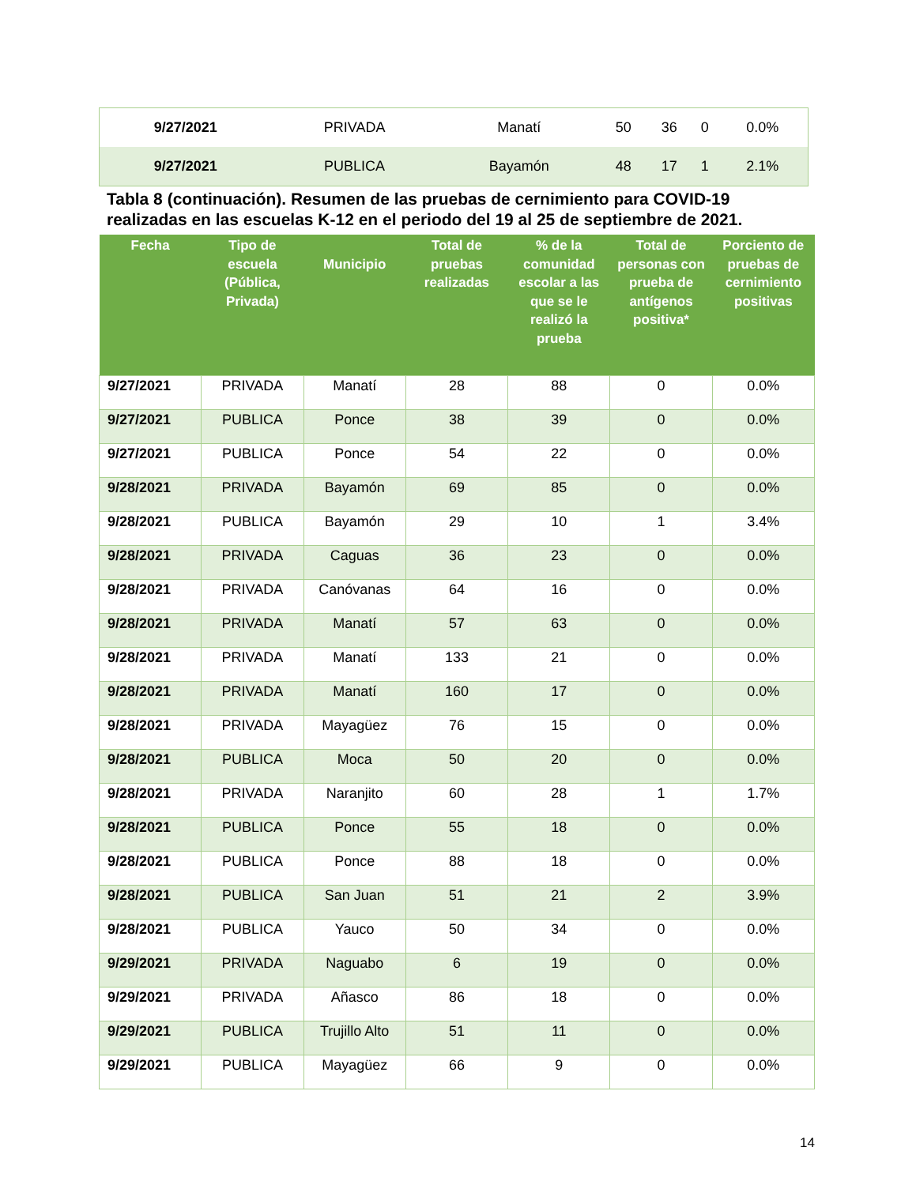| 9/27/2021 | PRIVADA | Manatí | 50 | 36 | 0 | 0.0% |
| 9/27/2021 | PUBLICA | Bayamón | 48 | 17 | 1 | 2.1% |
Tabla 8 (continuación). Resumen de las pruebas de cernimiento para COVID-19 realizadas en las escuelas K-12 en el periodo del 19 al 25 de septiembre de 2021.
| Fecha | Tipo de escuela (Pública, Privada) | Municipio | Total de pruebas realizadas | % de la comunidad escolar a las que se le realizó la prueba | Total de personas con prueba de antígenos positiva* | Porciento de pruebas de cernimiento positivas |
| --- | --- | --- | --- | --- | --- | --- |
| 9/27/2021 | PRIVADA | Manatí | 28 | 88 | 0 | 0.0% |
| 9/27/2021 | PUBLICA | Ponce | 38 | 39 | 0 | 0.0% |
| 9/27/2021 | PUBLICA | Ponce | 54 | 22 | 0 | 0.0% |
| 9/28/2021 | PRIVADA | Bayamón | 69 | 85 | 0 | 0.0% |
| 9/28/2021 | PUBLICA | Bayamón | 29 | 10 | 1 | 3.4% |
| 9/28/2021 | PRIVADA | Caguas | 36 | 23 | 0 | 0.0% |
| 9/28/2021 | PRIVADA | Canóvanas | 64 | 16 | 0 | 0.0% |
| 9/28/2021 | PRIVADA | Manatí | 57 | 63 | 0 | 0.0% |
| 9/28/2021 | PRIVADA | Manatí | 133 | 21 | 0 | 0.0% |
| 9/28/2021 | PRIVADA | Manatí | 160 | 17 | 0 | 0.0% |
| 9/28/2021 | PRIVADA | Mayagüez | 76 | 15 | 0 | 0.0% |
| 9/28/2021 | PUBLICA | Moca | 50 | 20 | 0 | 0.0% |
| 9/28/2021 | PRIVADA | Naranjito | 60 | 28 | 1 | 1.7% |
| 9/28/2021 | PUBLICA | Ponce | 55 | 18 | 0 | 0.0% |
| 9/28/2021 | PUBLICA | Ponce | 88 | 18 | 0 | 0.0% |
| 9/28/2021 | PUBLICA | San Juan | 51 | 21 | 2 | 3.9% |
| 9/28/2021 | PUBLICA | Yauco | 50 | 34 | 0 | 0.0% |
| 9/29/2021 | PRIVADA | Naguabo | 6 | 19 | 0 | 0.0% |
| 9/29/2021 | PRIVADA | Añasco | 86 | 18 | 0 | 0.0% |
| 9/29/2021 | PUBLICA | Trujillo Alto | 51 | 11 | 0 | 0.0% |
| 9/29/2021 | PUBLICA | Mayagüez | 66 | 9 | 0 | 0.0% |
14